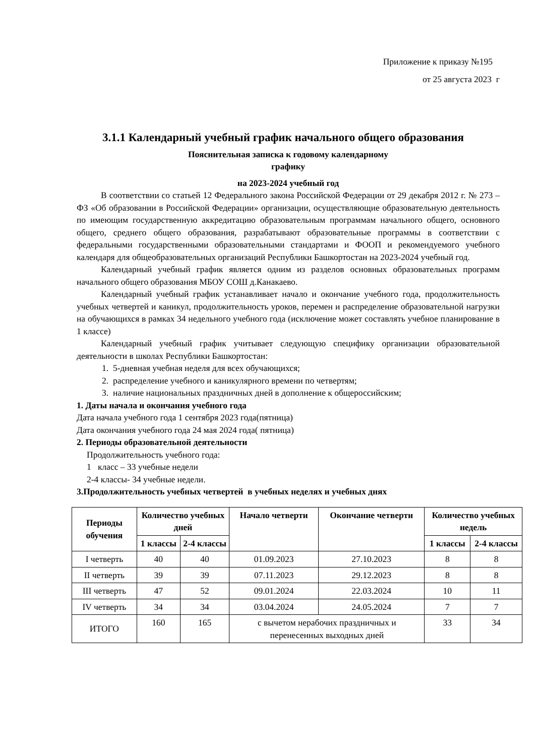Приложение к приказу №195
от 25 августа 2023 г
3.1.1 Календарный учебный график начального общего образования
Пояснительная записка к годовому календарному
графику
на 2023-2024 учебный год
В соответствии со статьей 12 Федерального закона Российской Федерации от 29 декабря 2012 г. № 273 – ФЗ «Об образовании в Российской Федерации» организации, осуществляющие образовательную деятельность по имеющим государственную аккредитацию образовательным программам начального общего, основного общего, среднего общего образования, разрабатывают образовательные программы в соответствии с федеральными государственными образовательными стандартами и ФООП и рекомендуемого учебного календаря для общеобразовательных организаций Республики Башкортостан на 2023-2024 учебный год.
Календарный учебный график является одним из разделов основных образовательных программ начального общего образования МБОУ СОШ д.Канакаево.
Календарный учебный график устанавливает начало и окончание учебного года, продолжительность учебных четвертей и каникул, продолжительность уроков, перемен и распределение образовательной нагрузки на обучающихся в рамках 34 недельного учебного года (исключение может составлять учебное планирование в 1 классе)
Календарный учебный график учитывает следующую специфику организации образовательной деятельности в школах Республики Башкортостан:
1. 5-дневная учебная неделя для всех обучающихся;
2. распределение учебного и каникулярного времени по четвертям;
3. наличие национальных праздничных дней в дополнение к общероссийским;
1. Даты начала и окончания учебного года
Дата начала учебного года 1 сентября 2023 года(пятница)
Дата окончания учебного года 24 мая 2024 года( пятница)
2. Периоды образовательной деятельности
Продолжительность учебного года:
1 класс – 33 учебные недели
2-4 классы- 34 учебные недели.
3.Продолжительность учебных четвертей в учебных неделях и учебных днях
| Периоды обучения | Количество учебных дней | | Начало четверти | Окончание четверти | Количество учебных недель | |
| --- | --- | --- | --- | --- | --- | --- |
| | 1 классы | 2-4 классы | | | 1 классы | 2-4 классы |
| I четверть | 40 | 40 | 01.09.2023 | 27.10.2023 | 8 | 8 |
| II четверть | 39 | 39 | 07.11.2023 | 29.12.2023 | 8 | 8 |
| III четверть | 47 | 52 | 09.01.2024 | 22.03.2024 | 10 | 11 |
| IV четверть | 34 | 34 | 03.04.2024 | 24.05.2024 | 7 | 7 |
| ИТОГО | 160 | 165 | с вычетом нерабочих праздничных и перенесенных выходных дней | | 33 | 34 |